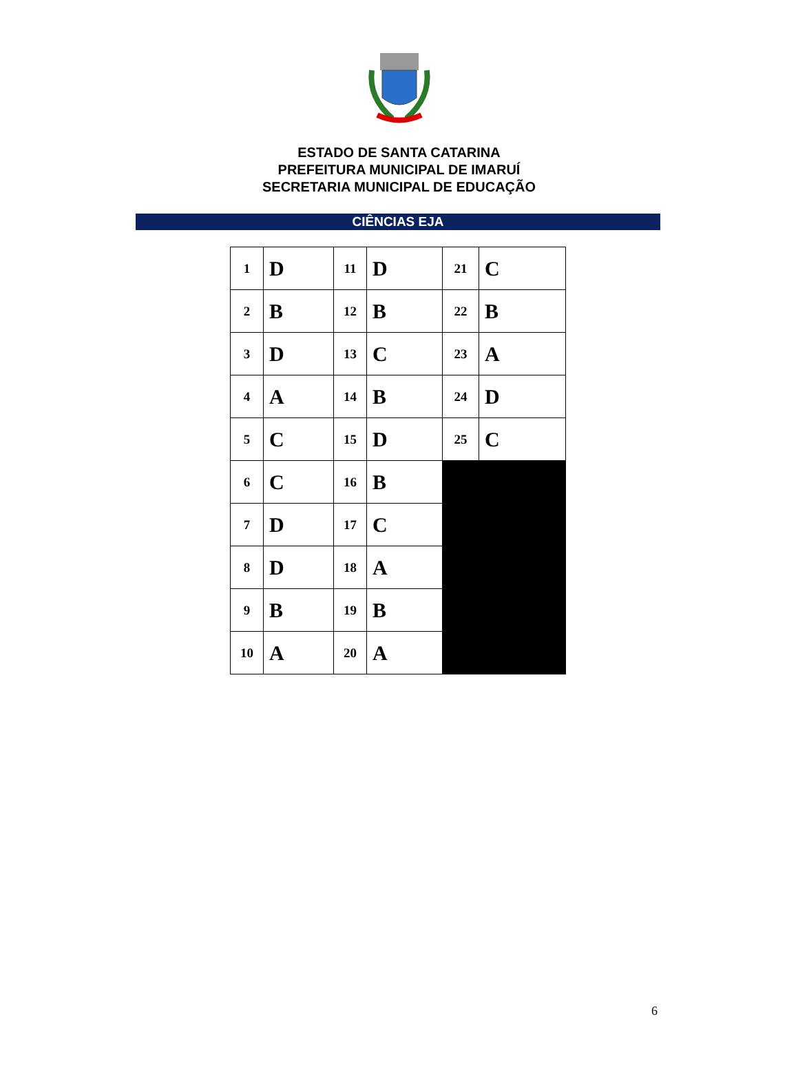ESTADO DE SANTA CATARINA
PREFEITURA MUNICIPAL DE IMARUÍ
SECRETARIA MUNICIPAL DE EDUCAÇÃO
CIÊNCIAS EJA
| 1 | D | 11 | D | 21 | C |
| 2 | B | 12 | B | 22 | B |
| 3 | D | 13 | C | 23 | A |
| 4 | A | 14 | B | 24 | D |
| 5 | C | 15 | D | 25 | C |
| 6 | C | 16 | B | | |
| 7 | D | 17 | C | | |
| 8 | D | 18 | A | | |
| 9 | B | 19 | B | | |
| 10 | A | 20 | A | | |
6